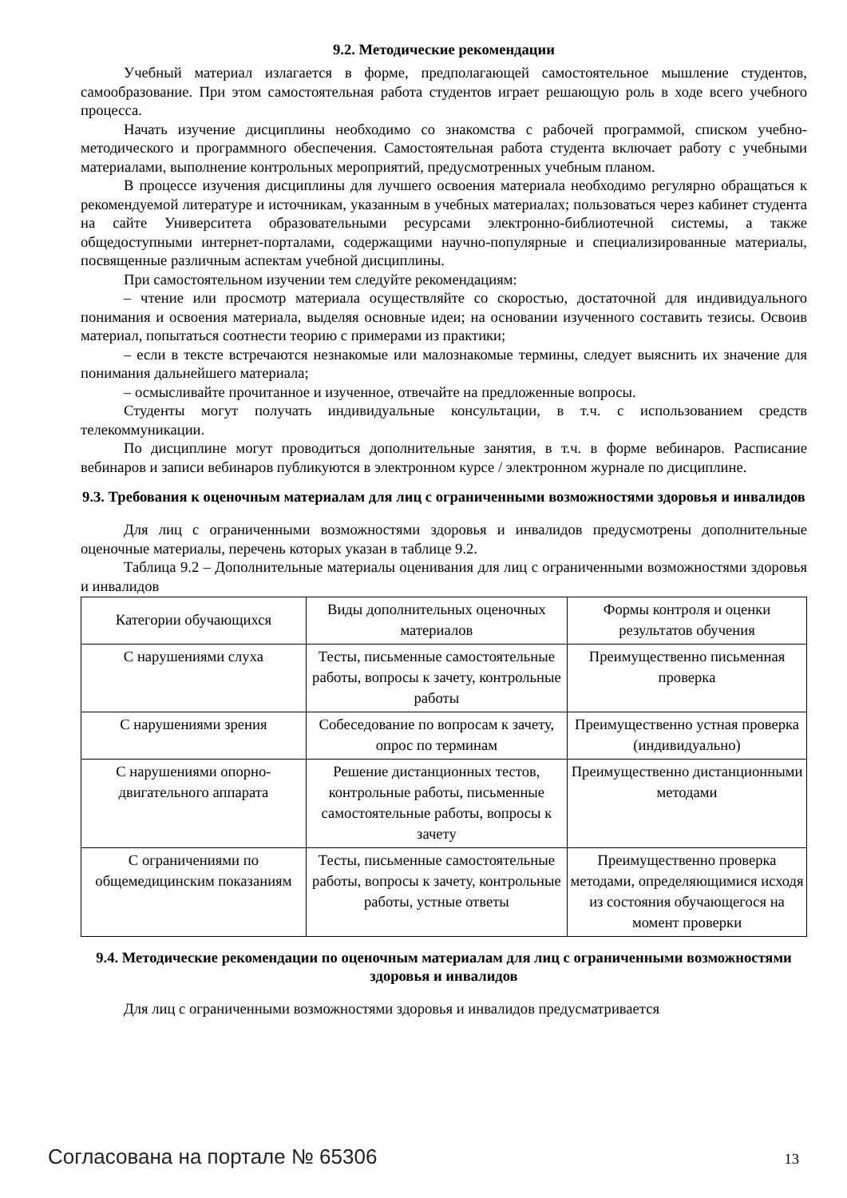9.2. Методические рекомендации
Учебный материал излагается в форме, предполагающей самостоятельное мышление студентов, самообразование. При этом самостоятельная работа студентов играет решающую роль в ходе всего учебного процесса.
Начать изучение дисциплины необходимо со знакомства с рабочей программой, списком учебно-методического и программного обеспечения. Самостоятельная работа студента включает работу с учебными материалами, выполнение контрольных мероприятий, предусмотренных учебным планом.
В процессе изучения дисциплины для лучшего освоения материала необходимо регулярно обращаться к рекомендуемой литературе и источникам, указанным в учебных материалах; пользоваться через кабинет студента на сайте Университета образовательными ресурсами электронно-библиотечной системы, а также общедоступными интернет-порталами, содержащими научно-популярные и специализированные материалы, посвященные различным аспектам учебной дисциплины.
При самостоятельном изучении тем следуйте рекомендациям:
– чтение или просмотр материала осуществляйте со скоростью, достаточной для индивидуального понимания и освоения материала, выделяя основные идеи; на основании изученного составить тезисы. Освоив материал, попытаться соотнести теорию с примерами из практики;
– если в тексте встречаются незнакомые или малознакомые термины, следует выяснить их значение для понимания дальнейшего материала;
– осмысливайте прочитанное и изученное, отвечайте на предложенные вопросы.
Студенты могут получать индивидуальные консультации, в т.ч. с использованием средств телекоммуникации.
По дисциплине могут проводиться дополнительные занятия, в т.ч. в форме вебинаров. Расписание вебинаров и записи вебинаров публикуются в электронном курсе / электронном журнале по дисциплине.
9.3. Требования к оценочным материалам для лиц с ограниченными возможностями здоровья и инвалидов
Для лиц с ограниченными возможностями здоровья и инвалидов предусмотрены дополнительные оценочные материалы, перечень которых указан в таблице 9.2.
Таблица 9.2 – Дополнительные материалы оценивания для лиц с ограниченными возможностями здоровья и инвалидов
| Категории обучающихся | Виды дополнительных оценочных материалов | Формы контроля и оценки результатов обучения |
| С нарушениями слуха | Тесты, письменные самостоятельные работы, вопросы к зачету, контрольные работы | Преимущественно письменная проверка |
| С нарушениями зрения | Собеседование по вопросам к зачету, опрос по терминам | Преимущественно устная проверка (индивидуально) |
| С нарушениями опорно-двигательного аппарата | Решение дистанционных тестов, контрольные работы, письменные самостоятельные работы, вопросы к зачету | Преимущественно дистанционными методами |
| С ограничениями по общемедицинским показаниям | Тесты, письменные самостоятельные работы, вопросы к зачету, контрольные работы, устные ответы | Преимущественно проверка методами, определяющимися исходя из состояния обучающегося на момент проверки |
9.4. Методические рекомендации по оценочным материалам для лиц с ограниченными возможностями здоровья и инвалидов
Для лиц с ограниченными возможностями здоровья и инвалидов предусматривается
Согласована на портале № 65306 13